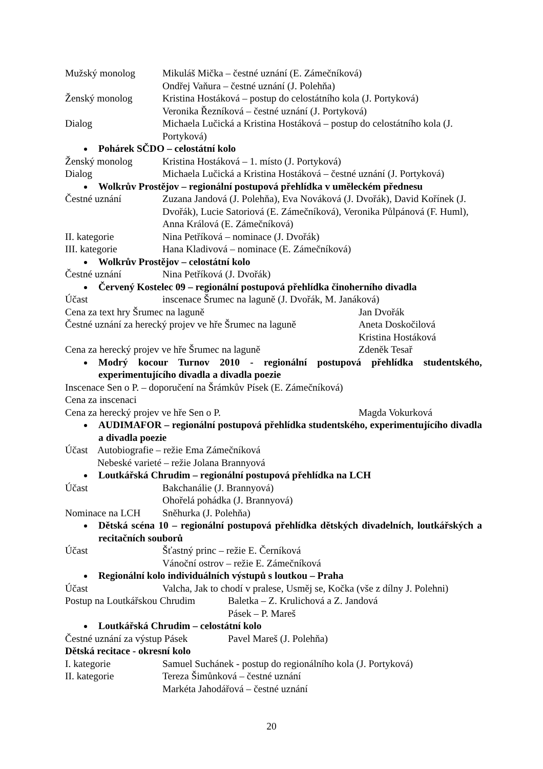Mužský monolog Mikuláš Mička – čestné uznání (E. Zámečníková)
Ondřej Vaňura – čestné uznání (J. Polehňa)
Ženský monolog Kristina Hostáková – postup do celostátního kola (J. Portyková)
Veronika Řezníková – čestné uznání (J. Portyková)
Dialog Michaela Lučická a Kristina Hostáková – postup do celostátního kola (J. Portyková)
Pohárek SČDO – celostátní kolo
Ženský monolog Kristina Hostáková – 1. místo (J. Portyková)
Dialog Michaela Lučická a Kristina Hostáková – čestné uznání (J. Portyková)
Wolkrův Prostějov – regionální postupová přehlídka v uměleckém přednesu
Čestné uznání Zuzana Jandová (J. Polehňa), Eva Nováková (J. Dvořák), David Kořínek (J. Dvořák), Lucie Satoriová (E. Zámečníková), Veronika Půlpánová (F. Huml), Anna Králová (E. Zámečníková)
II. kategorie Nina Petříková – nominace (J. Dvořák)
III. kategorie Hana Kladivová – nominace (E. Zámečníková)
Wolkrův Prostějov – celostátní kolo
Čestné uznání Nina Petříková (J. Dvořák)
Červený Kostelec 09 – regionální postupová přehlídka činoherního divadla
Účast inscenace Šrumec na laguně (J. Dvořák, M. Janáková)
Cena za text hry Šrumec na laguně Jan Dvořák
Čestné uznání za herecký projev ve hře Šrumec na laguně
Aneta Doskočilová
Kristina Hostáková
Cena za herecký projev ve hře Šrumec na laguně Zdeněk Tesař
Modrý kocour Turnov 2010 - regionální postupová přehlídka studentského, experimentujícího divadla a divadla poezie
Inscenace Sen o P. – doporučení na Šrámkův Písek (E. Zámečníková)
Cena za inscenaci
Cena za herecký projev ve hře Sen o P. Magda Vokurková
AUDIMAFOR – regionální postupová přehlídka studentského, experimentujícího divadla a divadla poezie
Účast Autobiografie – režie Ema Zámečníková
Nebeské varieté – režie Jolana Brannyová
Loutkářská Chrudim – regionální postupová přehlídka na LCH
Účast Bakchanálie (J. Brannyová)
Ohořelá pohádka (J. Brannyová)
Nominace na LCH Sněhurka (J. Polehňa)
Dětská scéna 10 – regionální postupová přehlídka dětských divadelních, loutkářských a recitačních souborů
Účast Šťastný princ – režie E. Černíková
Vánoční ostrov – režie E. Zámečníková
Regionální kolo individuálních výstupů s loutkou – Praha
Účast Valcha, Jak to chodí v pralese, Usměj se, Kočka (vše z dílny J. Polehni)
Postup na Loutkářskou Chrudim
Baletka – Z. Krulichová a Z. Jandová
Pásek – P. Mareš
Loutkářská Chrudim – celostátní kolo
Čestné uznání za výstup Pásek
Pavel Mareš (J. Polehňa)
Dětská recitace - okresní kolo
I. kategorie Samuel Suchánek - postup do regionálního kola (J. Portyková)
II. kategorie Tereza Šimůnková – čestné uznání
Markéta Jahodářová – čestné uznání
20